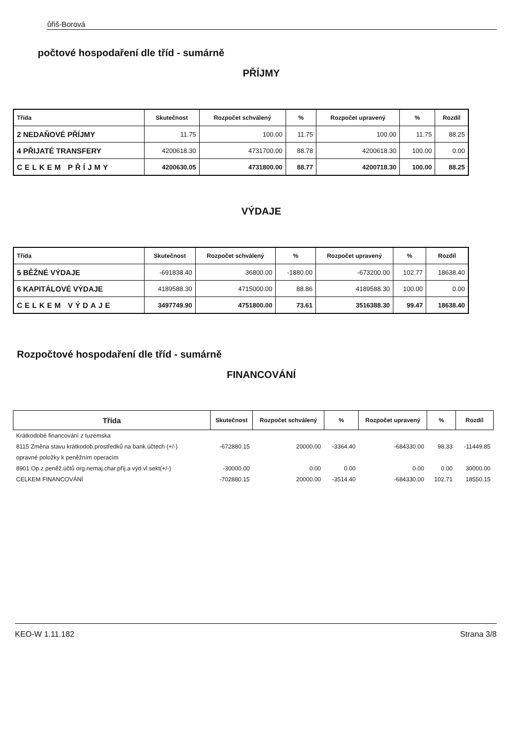ůřiš-Borová
počtové hospodaření dle tříd - sumárně
PŘÍJMY
| Třída | Skutečnost | Rozpočet schválený | % | Rozpočet upravený | % | Rozdíl |
| --- | --- | --- | --- | --- | --- | --- |
| 2 NEDAŇOVÉ PŘÍJMY | 11.75 | 100.00 | 11.75 | 100.00 | 11.75 | 88.25 |
| 4 PŘIJATÉ TRANSFERY | 4200618.30 | 4731700.00 | 88.78 | 4200618.30 | 100.00 | 0.00 |
| CELKEM PŘÍJMY | 4200630.05 | 4731800.00 | 88.77 | 4200718.30 | 100.00 | 88.25 |
VÝDAJE
| Třída | Skutečnost | Rozpočet schválený | % | Rozpočet upravený | % | Rozdíl |
| --- | --- | --- | --- | --- | --- | --- |
| 5 BĚŽNÉ VÝDAJE | -691838.40 | 36800.00 | -1880.00 | -673200.00 | 102.77 | 18638.40 |
| 6 KAPITÁLOVÉ VÝDAJE | 4189588.30 | 4715000.00 | 88.86 | 4189588.30 | 100.00 | 0.00 |
| CELKEM VÝDAJE | 3497749.90 | 4751800.00 | 73.61 | 3516388.30 | 99.47 | 18638.40 |
Rozpočtové hospodaření dle tříd - sumárně
FINANCOVÁNÍ
| Třída | Skutečnost | Rozpočet schválený | % | Rozpočet upravený | % | Rozdíl |
| --- | --- | --- | --- | --- | --- | --- |
| Krátkodobé financování z tuzemska | | | | | | |
| 8115 Změna stavu krátkodob.prostředků na bank.účtech (+/-) | -672880.15 | 20000.00 | -3364.40 | -684330.00 | 98.33 | -11449.85 |
| opravné položky k peněžním operacím | | | | | | |
| 8901 Op.z peněž.účtů org.nemaj.char.příj.a výd.vl.sekt(+/-) | -30000.00 | 0.00 | 0.00 | 0.00 | 0.00 | 30000.00 |
| CELKEM FINANCOVÁNÍ | -702880.15 | 20000.00 | -3514.40 | -684330.00 | 102.71 | 18550.15 |
KEO-W 1.11.182 Strana 3/8